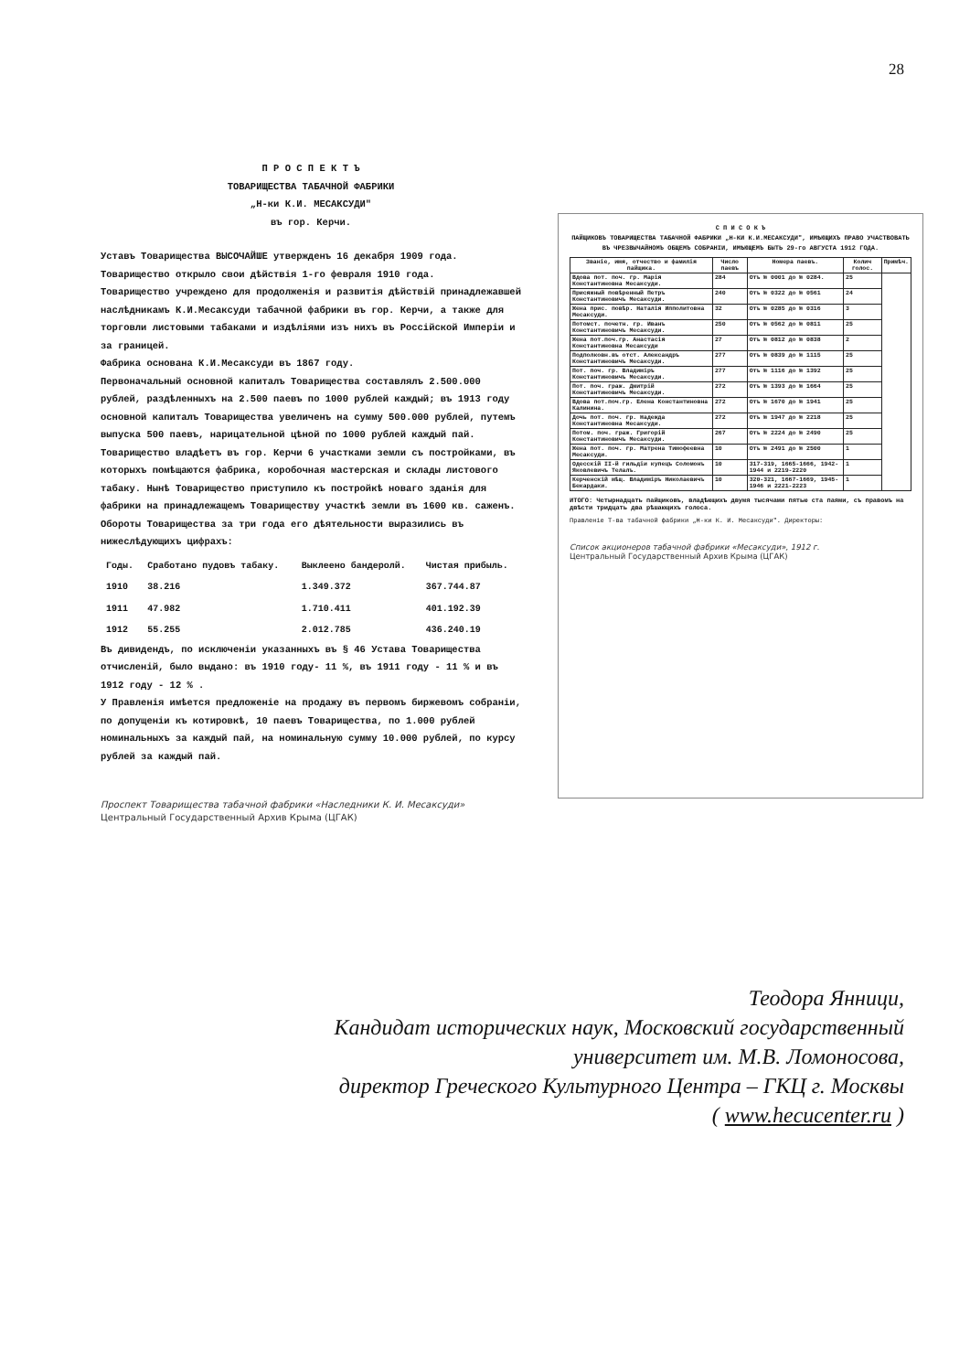28
П Р О С П Е К Т Ъ
ТОВАРИЩЕСТВА ТАБАЧНОЙ ФАБРИКИ
„Н-ки К.И. МЕСАКСУДИ"
въ гор. Керчи.
Уставъ Товарищества ВЫСОЧАЙШЕ утвержденъ 16 декабря 1909 года.
Товарищество открыло свои дѣйствія 1-го февраля 1910 года.
Товарищество учреждено для продолженія и развитія дѣйствій принадлежавшей наслѣдникамъ К.И.Месаксуди табачной фабрики въ гор. Керчи, а также для торговли листовыми табаками и издѣліями изъ нихъ въ Россійской Имперіи и за границей.
Фабрика основана К.И.Месаксуди въ 1867 году.
Первоначальный основной капиталъ Товарищества составлялъ 2.500.000 рублей, раздѣленныхъ на 2.500 паевъ по 1000 рублей каждый; въ 1913 году основной капиталъ Товарищества увеличенъ на сумму 500.000 рублей, путемъ выпуска 500 паевъ, нарицательной цѣной по 1000 рублей каждый пай.
Товарищество владѣетъ въ гор. Керчи 6 участками земли съ постройками, въ которыхъ помѣщаются фабрика, коробочная мастерская и склады листового табаку. Нынѣ Товарищество приступило къ постройкѣ новаго зданія для фабрики на принадлежащемъ Товариществу участкѣ земли въ 1600 кв. саженъ.
Обороты Товарищества за три года его дѣятельности выразились въ нижеслѣдующихъ цифрахъ:
| Годы. | Сработано пудовъ табаку. | Выклеено бандеролй. | Чистая прибыль. |
| 1910 | 38.216 | 1.349.372 | 367.744.87 |
| 1911 | 47.982 | 1.710.411 | 401.192.39 |
| 1912 | 55.255 | 2.012.785 | 436.240.19 |
Въ дивидендъ, по исключеніи указанныхъ въ § 46 Устава Товарищества отчисленій, было выдано: въ 1910 году- 11 %, въ 1911 году - 11 % и въ 1912 году - 12 % .
У Правленія имѣется предложеніе на продажу въ первомъ биржевомъ собраніи, по допущеніи къ котировкѣ, 10 паевъ Товарищества, по 1.000 рублей номинальныхъ за каждый пай, на номинальную сумму 10.000 рублей, по курсу рублей за каждый пай.
Проспект Товарищества табачной фабрики «Наследники К. И. Месаксуди»
Центральный Государственный Архив Крыма (ЦГАК)
С П И С О К Ъ
ПАЙЩИКОВЪ ТОВАРИЩЕСТВА ТАБАЧНОЙ ФАБРИКИ „Н-КИ К.И.МЕСАКСУДИ", ИМѢЮЩИХЪ ПРАВО УЧАСТВОВАТЬ ВЪ ЧРЕЗВЫЧАЙНОМЪ ОБЩЕМЪ СОБРАНІИ, ИМѢЮЩЕМЪ БЫТЬ 29-го АВГУСТА 1912 ГОДА.
| Званіе, имя, отчество и фамилія пайщика. | Число паевъ | Номера паевъ. | Колич голос. | Примѣч. |
| --- | --- | --- | --- | --- |
| Вдова пот. поч. гр. Марія Константиновна Месаксуди. | 284 | Отъ № 0001 до № 0284. | 25 | |
| Присяжный повѣренный Петръ Константиновичъ Месаксуди. | 240 | Отъ № 0322 до № 0561 | 24 | |
| Жена прис. повѣр. Наталія Ипполитовна Месаксуди. | 32 | Отъ № 0285 до № 0316 | 3 | |
| Потомст. почетн. гр. Иванъ Константиновичъ Месаксуди. | 250 | Отъ № 0562 до № 0811 | 25 | |
| Жена пот.поч.гр. Анастасія Константиновна Месаксуди | 27 | Отъ № 0812 до № 0838 | 2 | |
| Подполковн.въ отст. Александръ Константиновичъ Месаксуди. | 277 | Отъ № 0839 до № 1115 | 25 | |
| Пот. поч. гр. Владиміръ Константиновичъ Месаксуди. | 277 | Отъ № 1116 до № 1392 | 25 | |
| Пот. поч. граж. Дмитрій Константиновичъ Месаксуди. | 272 | Отъ № 1393 до № 1664 | 25 | |
| Вдова пот.поч.гр. Елена Константиновна Калинина. | 272 | Отъ № 1670 до № 1941 | 25 | |
| Дочь пот. поч. гр. Надежда Константиновна Месаксуди. | 272 | Отъ № 1947 до № 2218 | 25 | |
| Потом. поч. граж. Григорій Константиновичъ Месаксуди. | 267 | Отъ № 2224 до № 2490 | 25 | |
| Жена пот. поч. гр. Матрена Тимофеевна Месаксуди. | 10 | Отъ № 2491 до № 2500 | 1 | |
| Одесскій II-й гильдіи купецъ Соломонъ Яковлевичъ Телалъ. | 10 | 317-319, 1665-1666, 1942-1944 и 2219-2220 | 1 | |
| Керченскій мѣщ. Владиміръ Николаевичъ Бекардаки. | 10 | 320-321, 1667-1669, 1945-1946 и 2221-2223 | 1 | |
ИТОГО: Четырнадцать пайщиковъ, владѣющихъ двумя тысячами пятью ста паями, съ правомъ на двѣсти тридцать два рѣшающихъ голоса.
Правленіе Т-ва табачной фабрики „Н-ки К. И. Месаксуди". Директоры:
Список акционеров табачной фабрики «Месаксуди», 1912 г.
Центральный Государственный Архив Крыма (ЦГАК)
Теодора Янници,
Кандидат исторических наук, Московский государственный
университет им. М.В. Ломоносова,
директор Греческого Культурного Центра – ГКЦ г. Москвы
( www.hecucenter.ru )